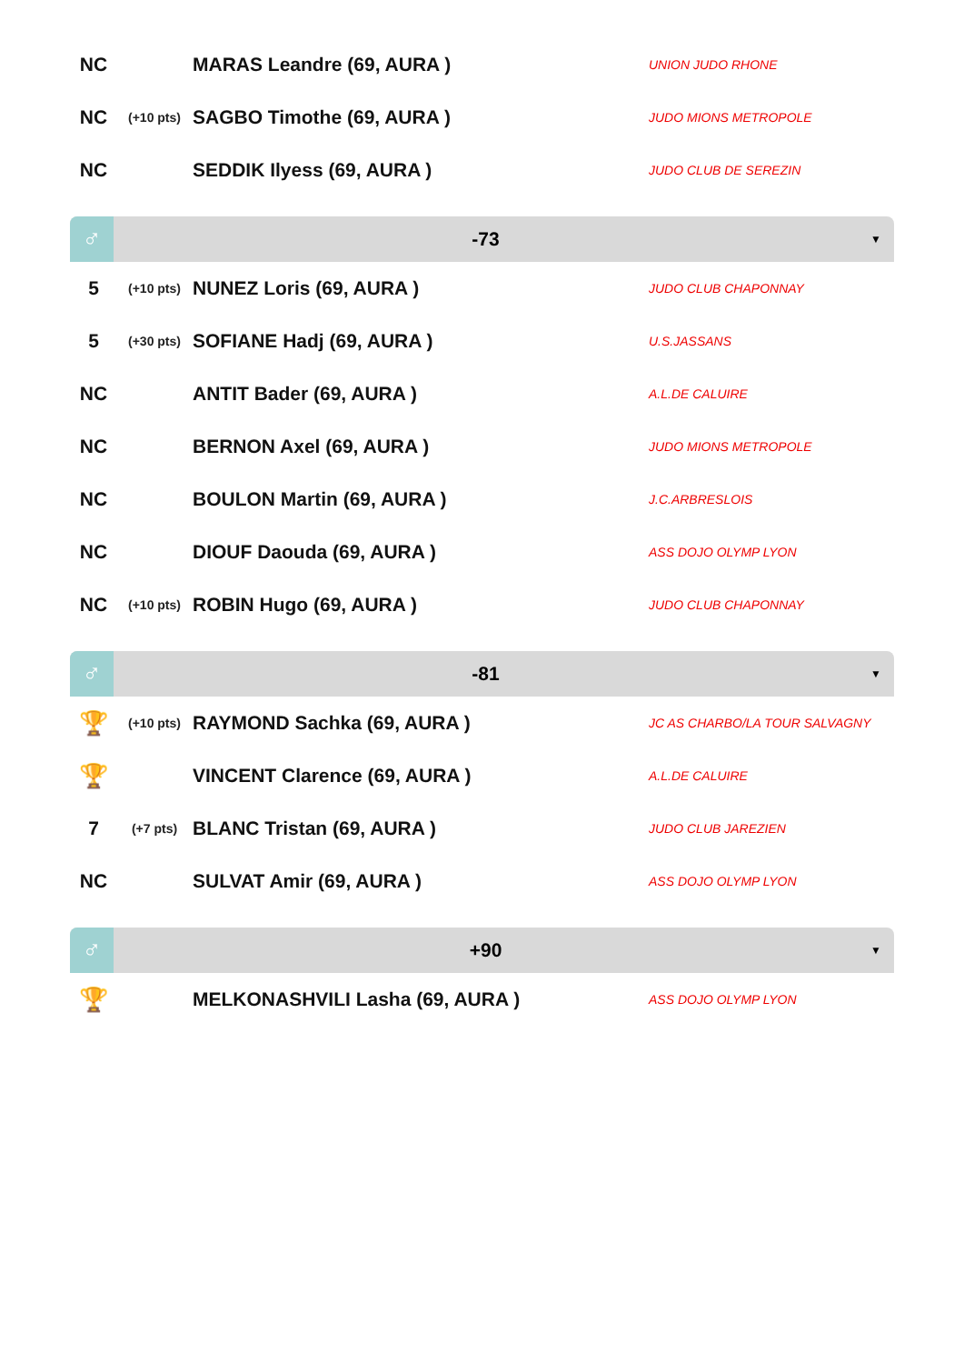| NC | | MARAS Leandre (69, AURA ) | UNION JUDO RHONE |
| NC | (+10 pts) | SAGBO Timothe (69, AURA ) | JUDO MIONS METROPOLE |
| NC | | SEDDIK Ilyess (69, AURA ) | JUDO CLUB DE SEREZIN |
♂
-73
▼
| 5 | (+10 pts) | NUNEZ Loris (69, AURA ) | JUDO CLUB CHAPONNAY |
| 5 | (+30 pts) | SOFIANE Hadj (69, AURA ) | U.S.JASSANS |
| NC | | ANTIT Bader (69, AURA ) | A.L.DE CALUIRE |
| NC | | BERNON Axel (69, AURA ) | JUDO MIONS METROPOLE |
| NC | | BOULON Martin (69, AURA ) | J.C.ARBRESLOIS |
| NC | | DIOUF Daouda (69, AURA ) | ASS DOJO OLYMP LYON |
| NC | (+10 pts) | ROBIN Hugo (69, AURA ) | JUDO CLUB CHAPONNAY |
♂
-81
▼
| 🏆 | (+10 pts) | RAYMOND Sachka (69, AURA ) | JC AS CHARBO/LA TOUR SALVAGNY |
| 🏆 | | VINCENT Clarence (69, AURA ) | A.L.DE CALUIRE |
| 7 | (+7 pts) | BLANC Tristan (69, AURA ) | JUDO CLUB JAREZIEN |
| NC | | SULVAT Amir (69, AURA ) | ASS DOJO OLYMP LYON |
♂
+90
▼
| 🏆 | | MELKONASHVILI Lasha (69, AURA ) | ASS DOJO OLYMP LYON |